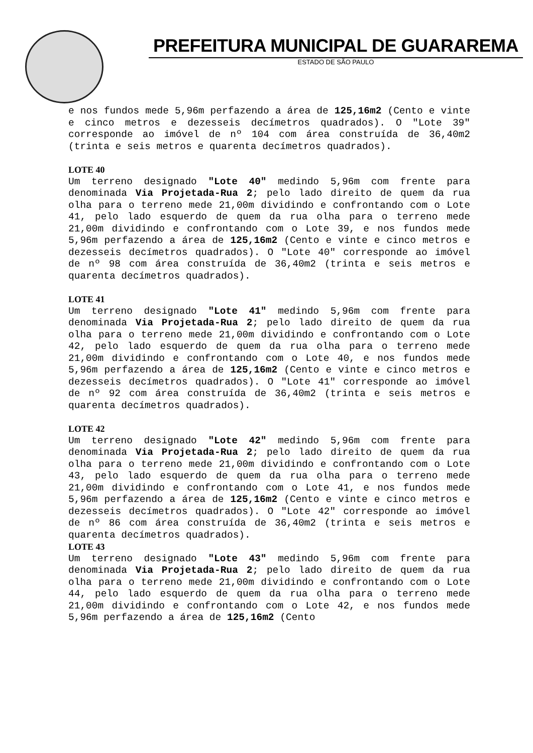PREFEITURA MUNICIPAL DE GUARAREMA
ESTADO DE SÃO PAULO
e nos fundos mede 5,96m perfazendo a área de 125,16m2 (Cento e vinte e cinco metros e dezesseis decímetros quadrados). O "Lote 39" corresponde ao imóvel de nº 104 com área construída de 36,40m2 (trinta e seis metros e quarenta decímetros quadrados).
LOTE 40
Um terreno designado "Lote 40" medindo 5,96m com frente para denominada Via Projetada-Rua 2; pelo lado direito de quem da rua olha para o terreno mede 21,00m dividindo e confrontando com o Lote 41, pelo lado esquerdo de quem da rua olha para o terreno mede 21,00m dividindo e confrontando com o Lote 39, e nos fundos mede 5,96m perfazendo a área de 125,16m2 (Cento e vinte e cinco metros e dezesseis decímetros quadrados). O "Lote 40" corresponde ao imóvel de nº 98 com área construída de 36,40m2 (trinta e seis metros e quarenta decímetros quadrados).
LOTE 41
Um terreno designado "Lote 41" medindo 5,96m com frente para denominada Via Projetada-Rua 2; pelo lado direito de quem da rua olha para o terreno mede 21,00m dividindo e confrontando com o Lote 42, pelo lado esquerdo de quem da rua olha para o terreno mede 21,00m dividindo e confrontando com o Lote 40, e nos fundos mede 5,96m perfazendo a área de 125,16m2 (Cento e vinte e cinco metros e dezesseis decímetros quadrados). O "Lote 41" corresponde ao imóvel de nº 92 com área construída de 36,40m2 (trinta e seis metros e quarenta decímetros quadrados).
LOTE 42
Um terreno designado "Lote 42" medindo 5,96m com frente para denominada Via Projetada-Rua 2; pelo lado direito de quem da rua olha para o terreno mede 21,00m dividindo e confrontando com o Lote 43, pelo lado esquerdo de quem da rua olha para o terreno mede 21,00m dividindo e confrontando com o Lote 41, e nos fundos mede 5,96m perfazendo a área de 125,16m2 (Cento e vinte e cinco metros e dezesseis decímetros quadrados). O "Lote 42" corresponde ao imóvel de nº 86 com área construída de 36,40m2 (trinta e seis metros e quarenta decímetros quadrados).
LOTE 43
Um terreno designado "Lote 43" medindo 5,96m com frente para denominada Via Projetada-Rua 2; pelo lado direito de quem da rua olha para o terreno mede 21,00m dividindo e confrontando com o Lote 44, pelo lado esquerdo de quem da rua olha para o terreno mede 21,00m dividindo e confrontando com o Lote 42, e nos fundos mede 5,96m perfazendo a área de 125,16m2 (Cento